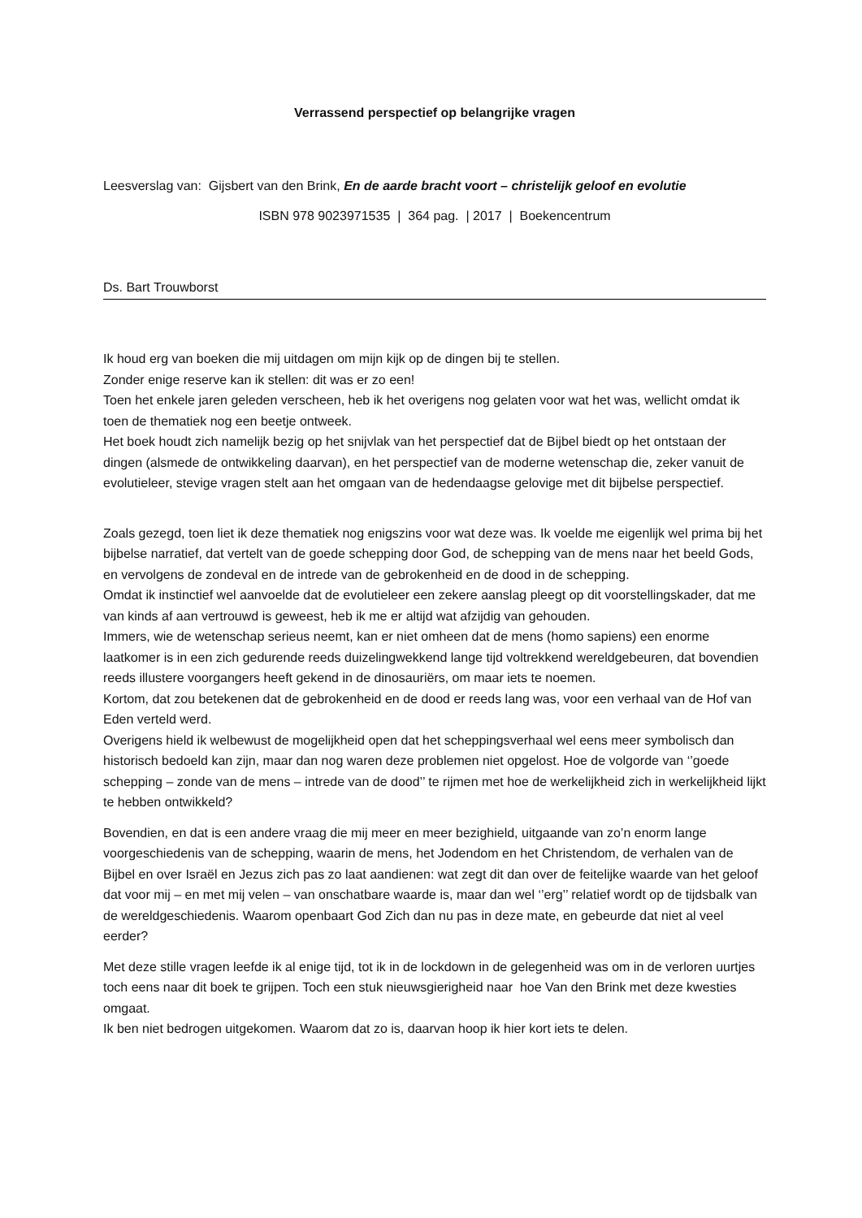Verrassend perspectief op belangrijke vragen
Leesverslag van: Gijsbert van den Brink, En de aarde bracht voort – christelijk geloof en evolutie
ISBN 978 9023971535 | 364 pag. | 2017 | Boekencentrum
Ds. Bart Trouwborst
Ik houd erg van boeken die mij uitdagen om mijn kijk op de dingen bij te stellen.
Zonder enige reserve kan ik stellen: dit was er zo een!
Toen het enkele jaren geleden verscheen, heb ik het overigens nog gelaten voor wat het was, wellicht omdat ik toen de thematiek nog een beetje ontweek.
Het boek houdt zich namelijk bezig op het snijvlak van het perspectief dat de Bijbel biedt op het ontstaan der dingen (alsmede de ontwikkeling daarvan), en het perspectief van de moderne wetenschap die, zeker vanuit de evolutieleer, stevige vragen stelt aan het omgaan van de hedendaagse gelovige met dit bijbelse perspectief.
Zoals gezegd, toen liet ik deze thematiek nog enigszins voor wat deze was. Ik voelde me eigenlijk wel prima bij het bijbelse narratief, dat vertelt van de goede schepping door God, de schepping van de mens naar het beeld Gods, en vervolgens de zondeval en de intrede van de gebrokenheid en de dood in de schepping.
Omdat ik instinctief wel aanvoelde dat de evolutieleer een zekere aanslag pleegt op dit voorstellingskader, dat me van kinds af aan vertrouwd is geweest, heb ik me er altijd wat afzijdig van gehouden.
Immers, wie de wetenschap serieus neemt, kan er niet omheen dat de mens (homo sapiens) een enorme laatkomer is in een zich gedurende reeds duizelingwekkend lange tijd voltrekkend wereldgebeuren, dat bovendien reeds illustere voorgangers heeft gekend in de dinosauriërs, om maar iets te noemen.
Kortom, dat zou betekenen dat de gebrokenheid en de dood er reeds lang was, voor een verhaal van de Hof van Eden verteld werd.
Overigens hield ik welbewust de mogelijkheid open dat het scheppingsverhaal wel eens meer symbolisch dan historisch bedoeld kan zijn, maar dan nog waren deze problemen niet opgelost. Hoe de volgorde van ‘’goede schepping – zonde van de mens – intrede van de dood’’ te rijmen met hoe de werkelijkheid zich in werkelijkheid lijkt te hebben ontwikkeld?
Bovendien, en dat is een andere vraag die mij meer en meer bezighield, uitgaande van zo’n enorm lange voorgeschiedenis van de schepping, waarin de mens, het Jodendom en het Christendom, de verhalen van de Bijbel en over Israël en Jezus zich pas zo laat aandienen: wat zegt dit dan over de feitelijke waarde van het geloof dat voor mij – en met mij velen – van onschatbare waarde is, maar dan wel ‘’erg’’ relatief wordt op de tijdsbalk van de wereldgeschiedenis. Waarom openbaart God Zich dan nu pas in deze mate, en gebeurde dat niet al veel eerder?
Met deze stille vragen leefde ik al enige tijd, tot ik in de lockdown in de gelegenheid was om in de verloren uurtjes toch eens naar dit boek te grijpen. Toch een stuk nieuwsgierigheid naar hoe Van den Brink met deze kwesties omgaat.
Ik ben niet bedrogen uitgekomen. Waarom dat zo is, daarvan hoop ik hier kort iets te delen.